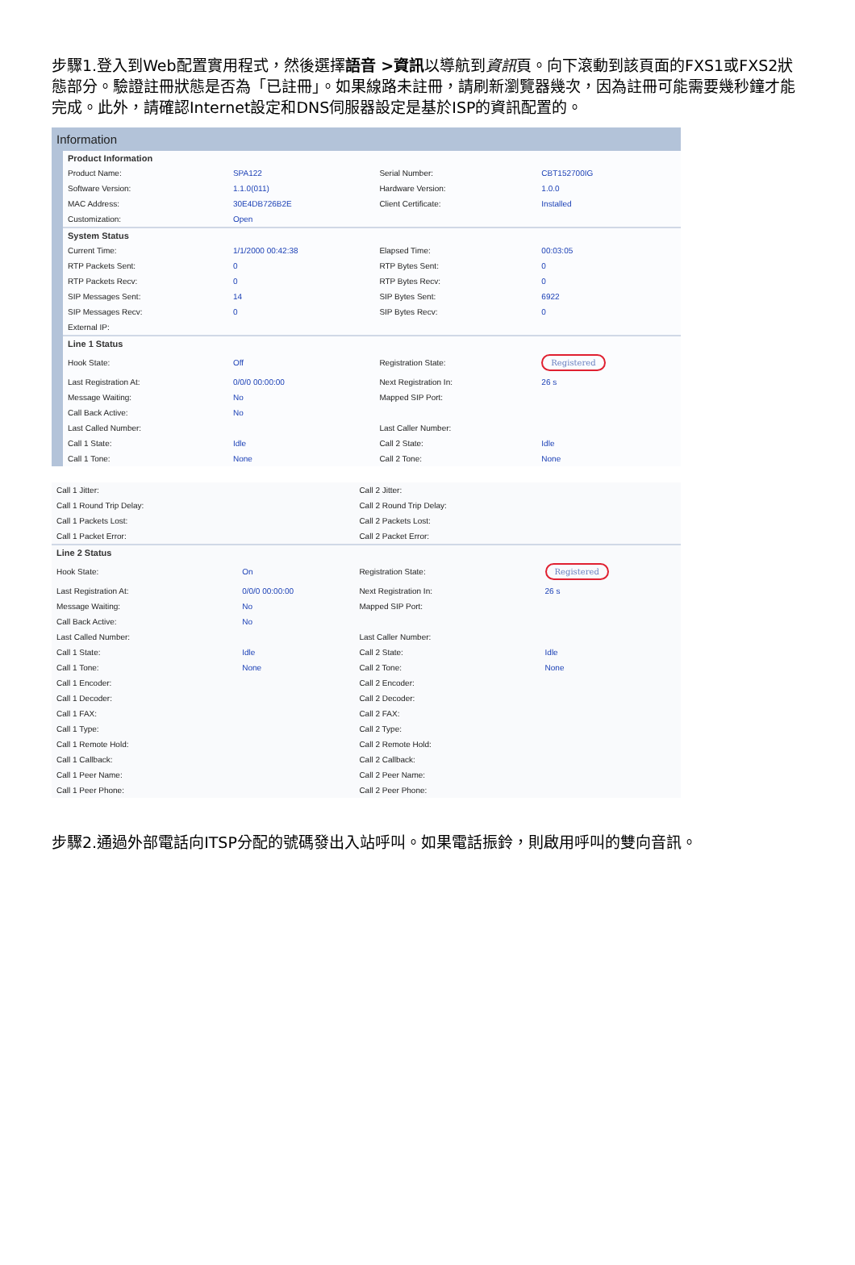步驟1.登入到Web配置實用程式，然後選擇語音 >資訊以導航到資訊頁。向下滾動到該頁面的FXS1或FXS2狀態部分。驗證註冊狀態是否為「已註冊」。如果線路未註冊，請刷新瀏覽器幾次，因為註冊可能需要幾秒鐘才能完成。此外，請確認Internet設定和DNS伺服器設定是基於ISP的資訊配置的。
Information
| Product Information | | | |
| --- | --- | --- | --- |
| Product Name: | SPA122 | Serial Number: | CBT152700IG |
| Software Version: | 1.1.0(011) | Hardware Version: | 1.0.0 |
| MAC Address: | 30E4DB726B2E | Client Certificate: | Installed |
| Customization: | Open | | |
| System Status | | | |
| Current Time: | 1/1/2000 00:42:38 | Elapsed Time: | 00:03:05 |
| RTP Packets Sent: | 0 | RTP Bytes Sent: | 0 |
| RTP Packets Recv: | 0 | RTP Bytes Recv: | 0 |
| SIP Messages Sent: | 14 | SIP Bytes Sent: | 6922 |
| SIP Messages Recv: | 0 | SIP Bytes Recv: | 0 |
| External IP: | | | |
| Line 1 Status | | | |
| Hook State: | Off | Registration State: | Registered |
| Last Registration At: | 0/0/0 00:00:00 | Next Registration In: | 26 s |
| Message Waiting: | No | Mapped SIP Port: | |
| Call Back Active: | No | | |
| Last Called Number: | | Last Caller Number: | |
| Call 1 State: | Idle | Call 2 State: | Idle |
| Call 1 Tone: | None | Call 2 Tone: | None |
| Call 1 Jitter: | | Call 2 Jitter: | |
| Call 1 Round Trip Delay: | | Call 2 Round Trip Delay: | |
| Call 1 Packets Lost: | | Call 2 Packets Lost: | |
| Call 1 Packet Error: | | Call 2 Packet Error: | |
| Line 2 Status | | | |
| Hook State: | On | Registration State: | Registered |
| Last Registration At: | 0/0/0 00:00:00 | Next Registration In: | 26 s |
| Message Waiting: | No | Mapped SIP Port: | |
| Call Back Active: | No | | |
| Last Called Number: | | Last Caller Number: | |
| Call 1 State: | Idle | Call 2 State: | Idle |
| Call 1 Tone: | None | Call 2 Tone: | None |
| Call 1 Encoder: | | Call 2 Encoder: | |
| Call 1 Decoder: | | Call 2 Decoder: | |
| Call 1 FAX: | | Call 2 FAX: | |
| Call 1 Type: | | Call 2 Type: | |
| Call 1 Remote Hold: | | Call 2 Remote Hold: | |
| Call 1 Callback: | | Call 2 Callback: | |
| Call 1 Peer Name: | | Call 2 Peer Name: | |
| Call 1 Peer Phone: | | Call 2 Peer Phone: | |
步驟2.通過外部電話向ITSP分配的號碼發出入站呼叫。如果電話振鈴，則啟用呼叫的雙向音訊。